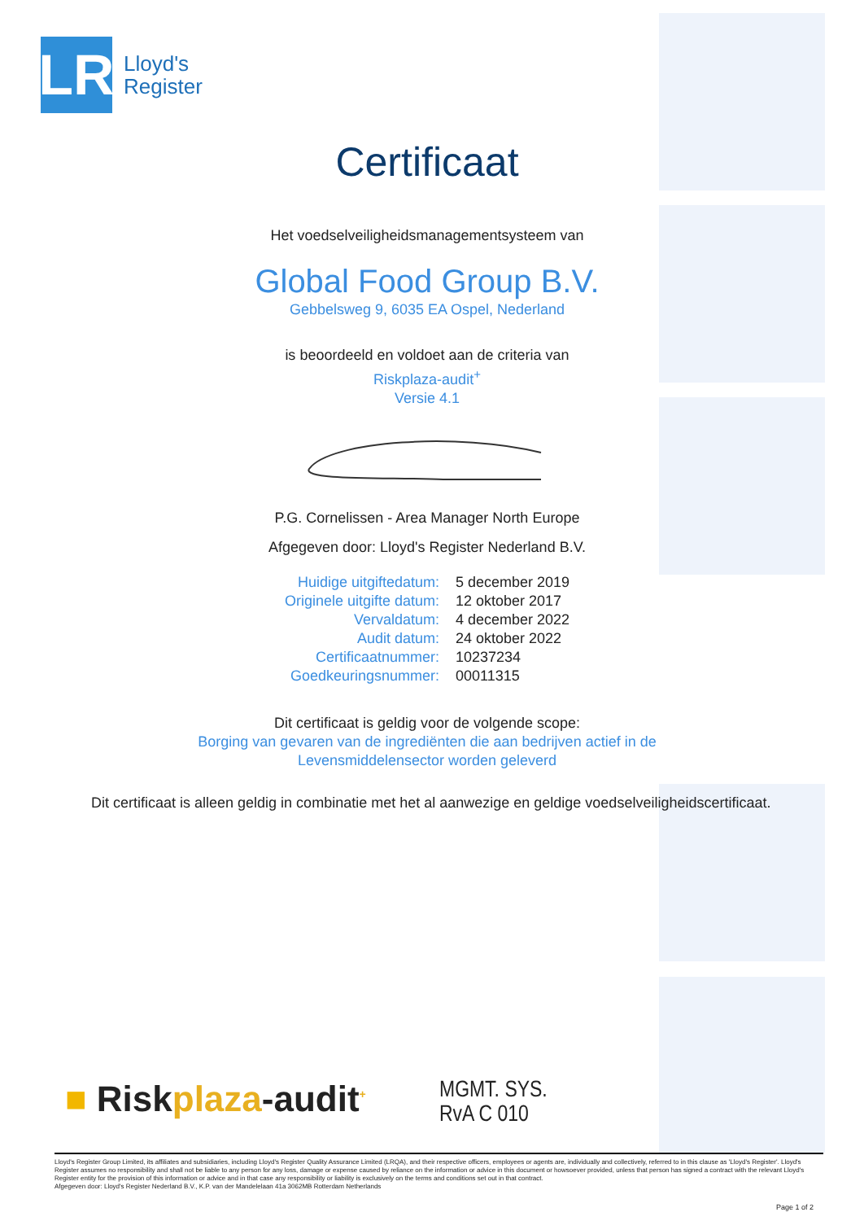LR
Lloyd's
Register
Certificaat
Het voedselveiligheidsmanagementsysteem van
Global Food Group B.V.
Gebbelsweg 9, 6035 EA Ospel, Nederland
is beoordeeld en voldoet aan de criteria van
Riskplaza-audit<sup>+</sup>
Versie 4.1
P.G. Cornelissen - Area Manager North Europe
Afgegeven door: Lloyd's Register Nederland B.V.
| Huidige uitgiftedatum: | 5 december 2019 |
| Originele uitgifte datum: | 12 oktober 2017 |
| Vervaldatum: | 4 december 2022 |
| Audit datum: | 24 oktober 2022 |
| Certificaatnummer: | 10237234 |
| Goedkeuringsnummer: | 00011315 |
Dit certificaat is geldig voor de volgende scope:
Borging van gevaren van de ingrediënten die aan bedrijven actief in de
Levensmiddelensector worden geleverd
Dit certificaat is alleen geldig in combinatie met het al aanwezige en geldige voedselveiligheidscertificaat.
■ Riskplaza-audit<sup>+</sup>
MGMT. SYS.
RvA C 010
Lloyd's Register Group Limited, its affiliates and subsidiaries, including Lloyd's Register Quality Assurance Limited (LRQA), and their respective officers, employees or agents are, individually and collectively, referred to in this clause as 'Lloyd's Register'. Lloyd's Register assumes no responsibility and shall not be liable to any person for any loss, damage or expense caused by reliance on the information or advice in this document or howsoever provided, unless that person has signed a contract with the relevant Lloyd's Register entity for the provision of this information or advice and in that case any responsibility or liability is exclusively on the terms and conditions set out in that contract.
Afgegeven door: Lloyd's Register Nederland B.V., K.P. van der Mandelelaan 41a 3062MB Rotterdam Netherlands
Page 1 of 2